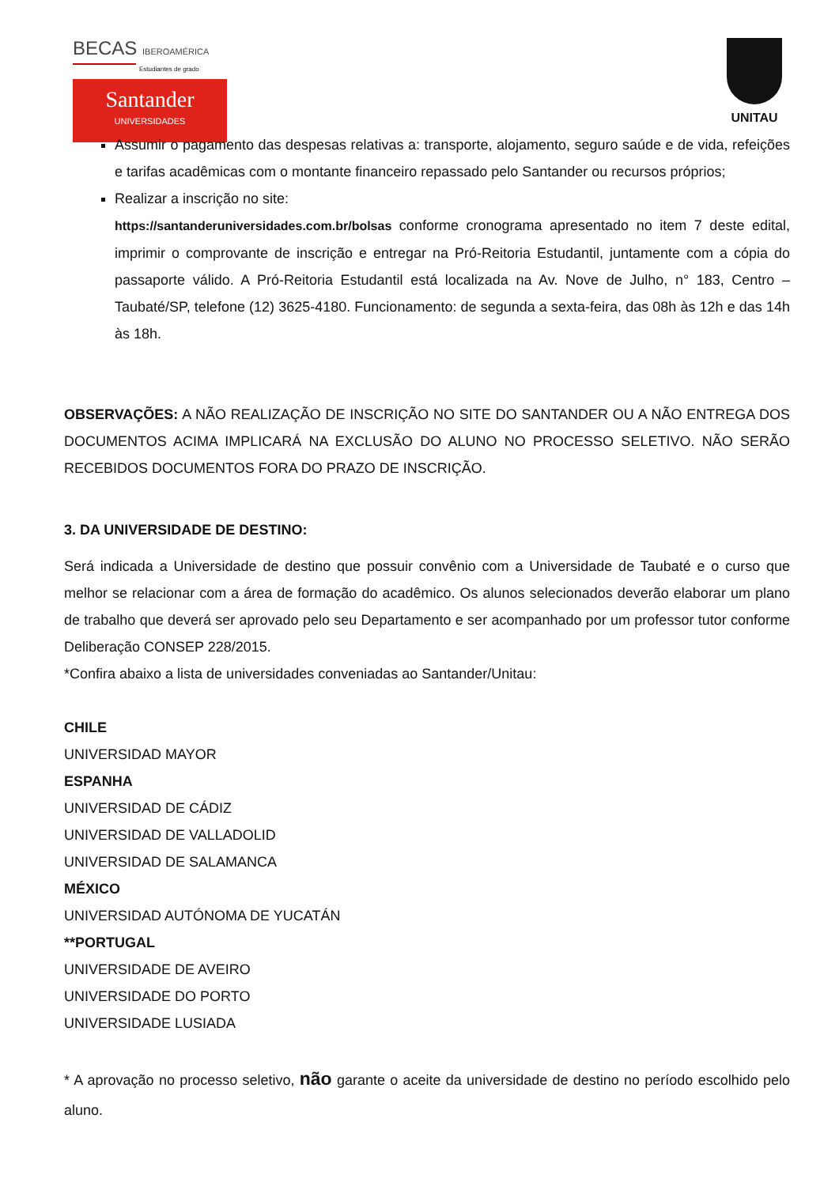BECAS IBEROAMÉRICA
Estudiantes de grado
Santander
UNIVERSIDADES
UNITAU
Assumir o pagamento das despesas relativas a: transporte, alojamento, seguro saúde e de vida, refeições e tarifas acadêmicas com o montante financeiro repassado pelo Santander ou recursos próprios;
Realizar a inscrição no site:
https://santanderuniversidades.com.br/bolsas conforme cronograma apresentado no item 7 deste edital, imprimir o comprovante de inscrição e entregar na Pró-Reitoria Estudantil, juntamente com a cópia do passaporte válido. A Pró-Reitoria Estudantil está localizada na Av. Nove de Julho, n° 183, Centro – Taubaté/SP, telefone (12) 3625-4180. Funcionamento: de segunda a sexta-feira, das 08h às 12h e das 14h às 18h.
OBSERVAÇÕES: A NÃO REALIZAÇÃO DE INSCRIÇÃO NO SITE DO SANTANDER OU A NÃO ENTREGA DOS DOCUMENTOS ACIMA IMPLICARÁ NA EXCLUSÃO DO ALUNO NO PROCESSO SELETIVO. NÃO SERÃO RECEBIDOS DOCUMENTOS FORA DO PRAZO DE INSCRIÇÃO.
3. DA UNIVERSIDADE DE DESTINO:
Será indicada a Universidade de destino que possuir convênio com a Universidade de Taubaté e o curso que melhor se relacionar com a área de formação do acadêmico. Os alunos selecionados deverão elaborar um plano de trabalho que deverá ser aprovado pelo seu Departamento e ser acompanhado por um professor tutor conforme Deliberação CONSEP 228/2015.
*Confira abaixo a lista de universidades conveniadas ao Santander/Unitau:
CHILE
UNIVERSIDAD MAYOR
ESPANHA
UNIVERSIDAD DE CÁDIZ
UNIVERSIDAD DE VALLADOLID
UNIVERSIDAD DE SALAMANCA
MÉXICO
UNIVERSIDAD AUTÓNOMA DE YUCATÁN
**PORTUGAL
UNIVERSIDADE DE AVEIRO
UNIVERSIDADE DO PORTO
UNIVERSIDADE LUSIADA
* A aprovação no processo seletivo, não garante o aceite da universidade de destino no período escolhido pelo aluno.